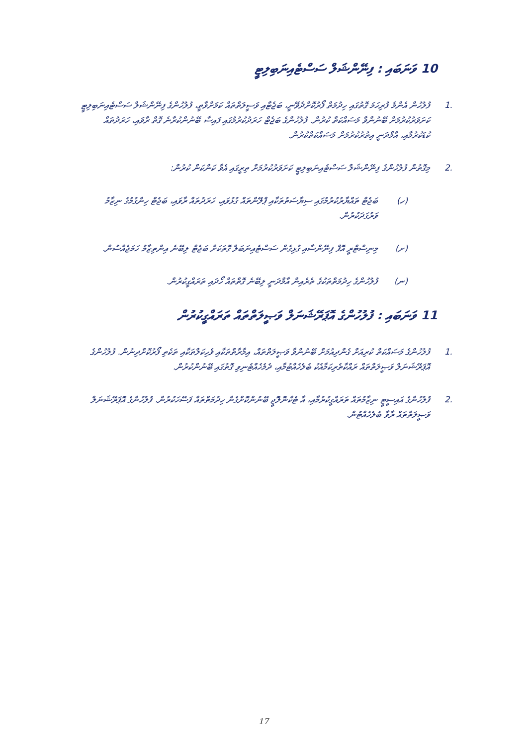10 ވަނަބައި : ފިނޭންޝަލް ސަސްޓެއިނަބިލިޓީ
.1 ފުލުހުން އެންމެ ފުރިހަމަ ގޮތުގައި ހިދުމަތް ފޯރުކޮށްދެވޭނީ، ބަޖެޓާއި ވަސީލަތްތައް ކަމަށްވާތީ، ފުލުހުންގެ ފިނޭންޝަލް ސަސްޓެއިނަބިލިޓީ ކަށަވަރުކުރުމަށް ބޭނުންވާ މަސައްކަތް ކުރުން. ފުލުހުންގެ ބަޖެޓް ހަރަދުކުރުމުގައި ފައިސާ ބޭނުންކުރާނެ ގޮތް ރާވައި، ހަރަދުތައް ކުޑަކުރުމާއި، އާމްދަނީ އިތުރުކުރުމަށް މަސައްކަތްކުރުން.
.2 މިގޮތުން ފުލުހުންގެ ފިނޭންޝަލް ސަސްޓެއިނަބިލިޓީ ކަށަވަރުކުރުމަށް ތިރީގައި އެވާ ކަންކަން ކުރުން:
(ހ) ބަޖެޓް ތައްޔާރުކުރުމުގައި ސިޔާސަތުތަކާއި ޕްލޭންތައް ގުޅުވައި، ހަރަދުތައް ރާވައި، ބަޖެޓް ހިންގުމުގެ ނިޒާމު ވަރުގަދަކުރުން.
(ށ) މިނިސްޓްރީ އޮފް ފިނޭންސާއި ގުޅިގެން ސަސްޓެއިނަބަލް ގޮތަކަށް ބަޖެޓް ލިބޭނެ އިންތިޒާމު ހަމަޖެއްސުން.
(ނ) ފުލުހުންގެ ހިދުމަތްތަކުގެ ތެރެއިން އާމްދަނީ ލިބޭނެ ގޮތްތައް ހޯދައި ތަރައްގީކުރުން.
11 ވަނަބައި : ފުލުހުންގެ އޮޕަރޭޝަނަލް ވަޞީލަތްތައް ތަރައްގީކުރުން
.1 ފުލުހުންގެ މަސައްކަތް ކުރިއަށް ގެންދިއުމަށް ބޭނުންވާ ވަޞީލަތްތައް، އިމާރާތްތަކާއި ވެހިކަލްތަކާއި ތަކެތި ފޯރުކޮށްދިނުން. ފުލުހުންގެ އޮޕަރޭޝަނަލް ވަޞީލަތްތައް ރައްކާތެރިކަމާއެކު ބެލެހެއްޓުމާއި، ދެމެހެއްޓެނިވި ގޮތުގައި ބޭނުންކުރުން.
.2 ފުލުހުންގެ އައިސީޓީ ނިޒާމުތައް ތަރައްގީކުރުމާއި، އާ ޓެކްނޮލޮޖީ ބޭނުންކޮށްގެން ހިދުމަތްތައް ފަސޭހަކުރުން. ފުލުހުންގެ އޮޕަރޭޝަނަލް ވަޞީލަތްތައް ރާވާ ބެލެހެއްޓުން.
17